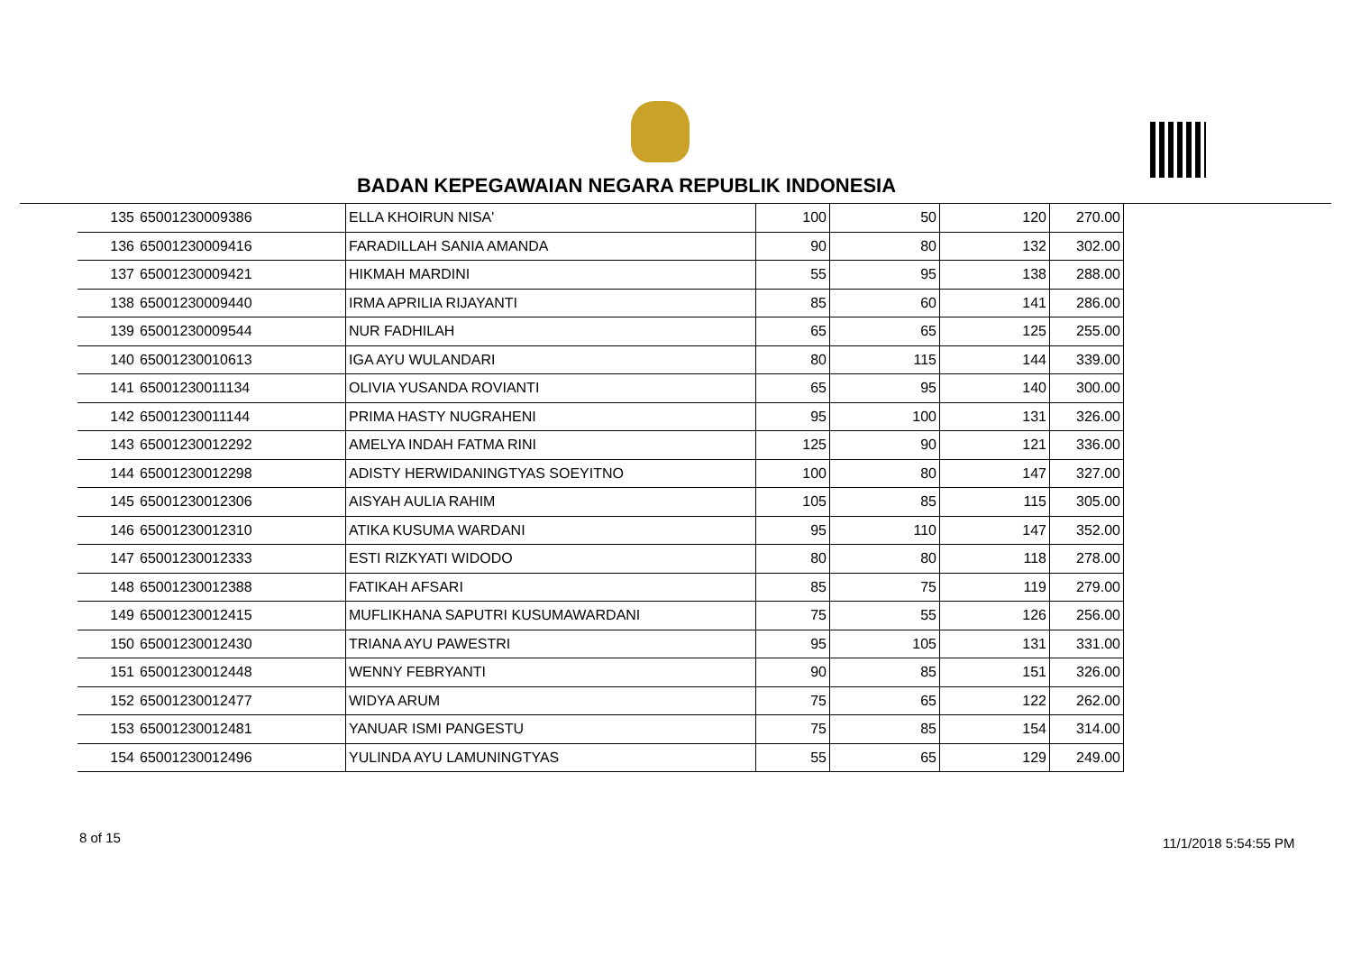BADAN KEPEGAWAIAN NEGARA REPUBLIK INDONESIA
| 135 | 65001230009386 | ELLA KHOIRUN NISA' | 100 | 50 | 120 | 270.00 |
| 136 | 65001230009416 | FARADILLAH SANIA AMANDA | 90 | 80 | 132 | 302.00 |
| 137 | 65001230009421 | HIKMAH MARDINI | 55 | 95 | 138 | 288.00 |
| 138 | 65001230009440 | IRMA APRILIA RIJAYANTI | 85 | 60 | 141 | 286.00 |
| 139 | 65001230009544 | NUR FADHILAH | 65 | 65 | 125 | 255.00 |
| 140 | 65001230010613 | IGA AYU WULANDARI | 80 | 115 | 144 | 339.00 |
| 141 | 65001230011134 | OLIVIA YUSANDA ROVIANTI | 65 | 95 | 140 | 300.00 |
| 142 | 65001230011144 | PRIMA HASTY NUGRAHENI | 95 | 100 | 131 | 326.00 |
| 143 | 65001230012292 | AMELYA INDAH FATMA RINI | 125 | 90 | 121 | 336.00 |
| 144 | 65001230012298 | ADISTY HERWIDANINGTYAS SOEYITNO | 100 | 80 | 147 | 327.00 |
| 145 | 65001230012306 | AISYAH AULIA RAHIM | 105 | 85 | 115 | 305.00 |
| 146 | 65001230012310 | ATIKA KUSUMA WARDANI | 95 | 110 | 147 | 352.00 |
| 147 | 65001230012333 | ESTI RIZKYATI WIDODO | 80 | 80 | 118 | 278.00 |
| 148 | 65001230012388 | FATIKAH AFSARI | 85 | 75 | 119 | 279.00 |
| 149 | 65001230012415 | MUFLIKHANA SAPUTRI KUSUMAWARDANI | 75 | 55 | 126 | 256.00 |
| 150 | 65001230012430 | TRIANA AYU PAWESTRI | 95 | 105 | 131 | 331.00 |
| 151 | 65001230012448 | WENNY FEBRYANTI | 90 | 85 | 151 | 326.00 |
| 152 | 65001230012477 | WIDYA ARUM | 75 | 65 | 122 | 262.00 |
| 153 | 65001230012481 | YANUAR ISMI PANGESTU | 75 | 85 | 154 | 314.00 |
| 154 | 65001230012496 | YULINDA AYU LAMUNINGTYAS | 55 | 65 | 129 | 249.00 |
8 of 15 11/1/2018 5:54:55 PM